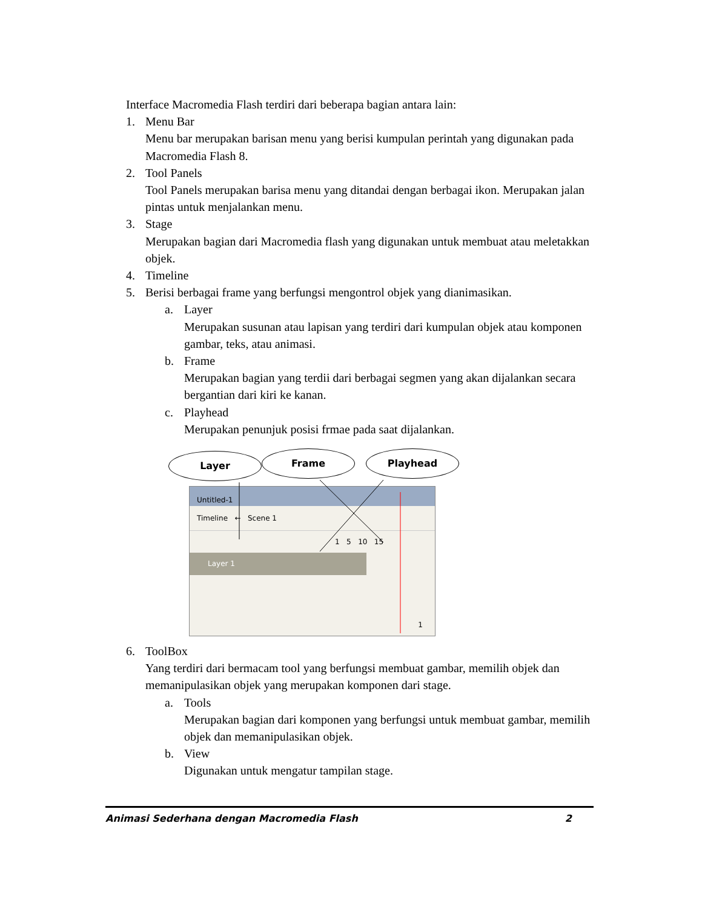Interface Macromedia Flash terdiri dari beberapa bagian antara lain:
1. Menu Bar
Menu bar merupakan barisan menu yang berisi kumpulan perintah yang digunakan pada Macromedia Flash 8.
2. Tool Panels
Tool Panels merupakan barisa menu yang ditandai dengan berbagai ikon. Merupakan jalan pintas untuk menjalankan menu.
3. Stage
Merupakan bagian dari Macromedia flash yang digunakan untuk membuat atau meletakkan objek.
4. Timeline
5. Berisi berbagai frame yang berfungsi mengontrol objek yang dianimasikan.
a. Layer
Merupakan susunan atau lapisan yang terdiri dari kumpulan objek atau komponen gambar, teks, atau animasi.
b. Frame
Merupakan bagian yang terdii dari berbagai segmen yang akan dijalankan secara bergantian dari kiri ke kanan.
c. Playhead
Merupakan penunjuk posisi frmae pada saat dijalankan.
Layer Frame Playhead
Untitled-1
Timeline ← Scene 1
1 5 10 15
Layer 1
1
6. ToolBox
Yang terdiri dari bermacam tool yang berfungsi membuat gambar, memilih objek dan memanipulasikan objek yang merupakan komponen dari stage.
a. Tools
Merupakan bagian dari komponen yang berfungsi untuk membuat gambar, memilih objek dan memanipulasikan objek.
b. View
Digunakan untuk mengatur tampilan stage.
Animasi Sederhana dengan Macromedia Flash 2